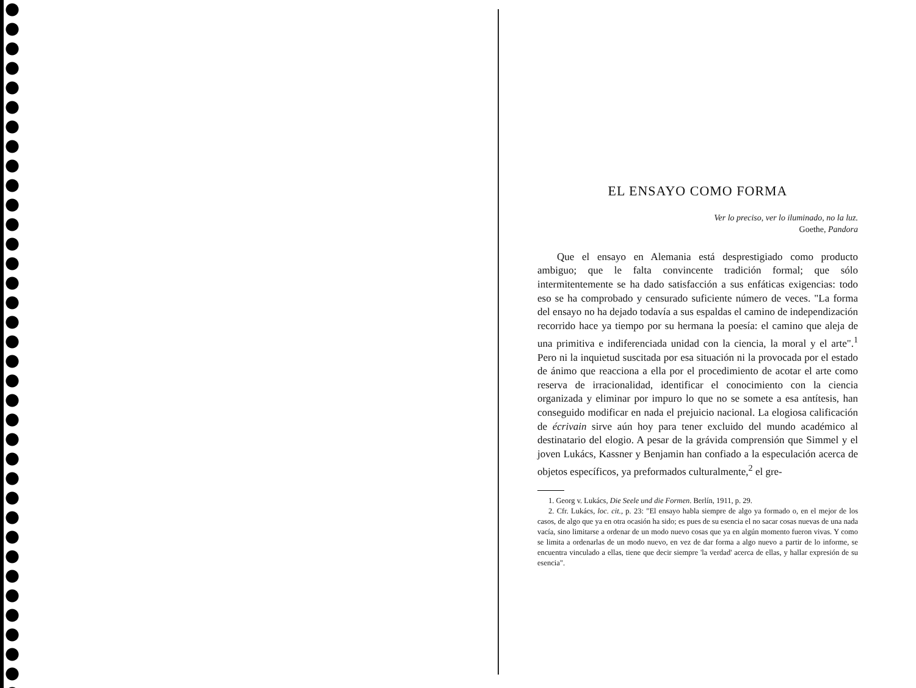EL ENSAYO COMO FORMA
Ver lo preciso, ver lo iluminado, no la luz.
Goethe, Pandora
Que el ensayo en Alemania está desprestigiado como producto ambiguo; que le falta convincente tradición formal; que sólo intermitentemente se ha dado satisfacción a sus enfáticas exigencias: todo eso se ha comprobado y censurado suficiente número de veces. "La forma del ensayo no ha dejado todavía a sus espaldas el camino de independización recorrido hace ya tiempo por su hermana la poesía: el camino que aleja de una primitiva e indiferenciada unidad con la ciencia, la moral y el arte".<sup>1</sup> Pero ni la inquietud suscitada por esa situación ni la provocada por el estado de ánimo que reacciona a ella por el procedimiento de acotar el arte como reserva de irracionalidad, identificar el conocimiento con la ciencia organizada y eliminar por impuro lo que no se somete a esa antítesis, han conseguido modificar en nada el prejuicio nacional. La elogiosa calificación de écrivain sirve aún hoy para tener excluido del mundo académico al destinatario del elogio. A pesar de la grávida comprensión que Simmel y el joven Lukács, Kassner y Benjamin han confiado a la especulación acerca de objetos específicos, ya preformados culturalmente,<sup>2</sup> el gre-
1. Georg v. Lukács, Die Seele und die Formen. Berlín, 1911, p. 29.
2. Cfr. Lukács, loc. cit., p. 23: "El ensayo habla siempre de algo ya formado o, en el mejor de los casos, de algo que ya en otra ocasión ha sido; es pues de su esencia el no sacar cosas nuevas de una nada vacía, sino limitarse a ordenar de un modo nuevo cosas que ya en algún momento fueron vivas. Y como se limita a ordenarlas de un modo nuevo, en vez de dar forma a algo nuevo a partir de lo informe, se encuentra vinculado a ellas, tiene que decir siempre 'la verdad' acerca de ellas, y hallar expresión de su esencia".